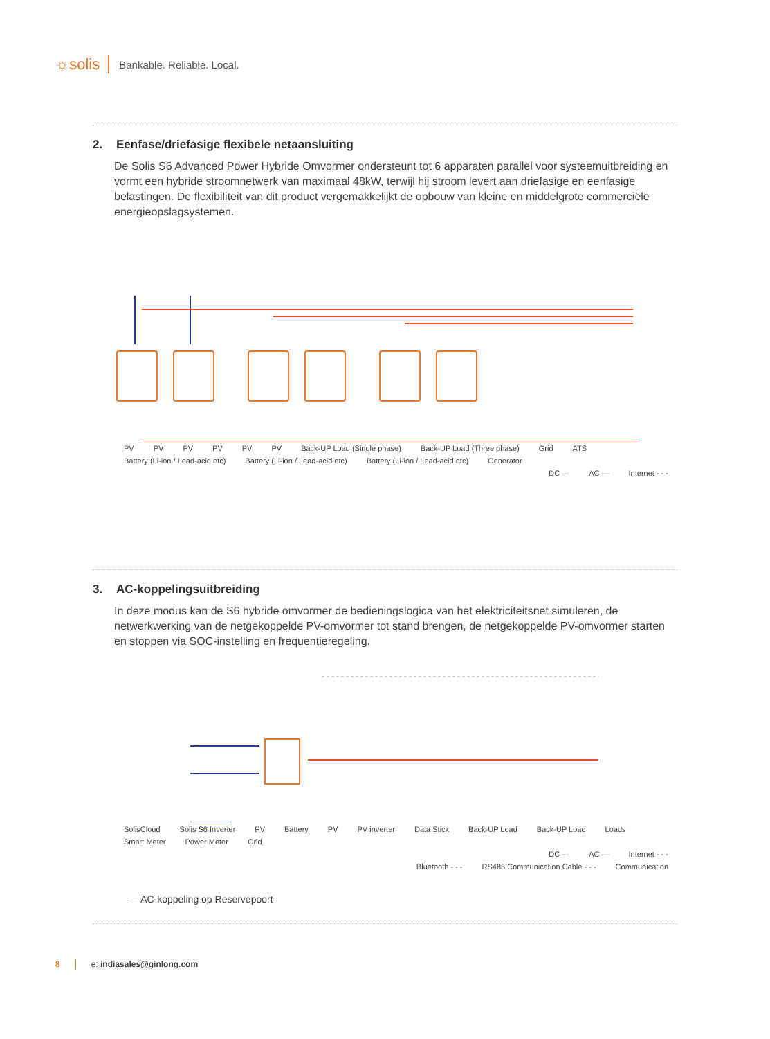☼solis
Bankable. Reliable. Local.
2. Eenfase/driefasige flexibele netaansluiting
De Solis S6 Advanced Power Hybride Omvormer ondersteunt tot 6 apparaten parallel voor systeemuitbreiding en vormt een hybride stroomnetwerk van maximaal 48kW, terwijl hij stroom levert aan driefasige en eenfasige belastingen. De flexibiliteit van dit product vergemakkelijkt de opbouw van kleine en middelgrote commerciële energieopslagsystemen.
PV PV PV PV PV PV Back-UP Load (Single phase) Back-UP Load (Three phase) Grid ATS
Battery (Li-ion / Lead-acid etc) Battery (Li-ion / Lead-acid etc) Battery (Li-ion / Lead-acid etc) Generator
DC — AC — Internet - - -
3. AC-koppelingsuitbreiding
In deze modus kan de S6 hybride omvormer de bedieningslogica van het elektriciteitsnet simuleren, de netwerkwerking van de netgekoppelde PV-omvormer tot stand brengen, de netgekoppelde PV-omvormer starten en stoppen via SOC-instelling en frequentieregeling.
SolisCloud Solis S6 Inverter PV Battery PV PV inverter Data Stick Back-UP Load Back-UP Load Loads Smart Meter Power Meter Grid
DC — AC — Internet - - -
Bluetooth - - - RS485 Communication Cable - - - Communication
— AC-koppeling op Reservepoort
8 e: indiasales@ginlong.com